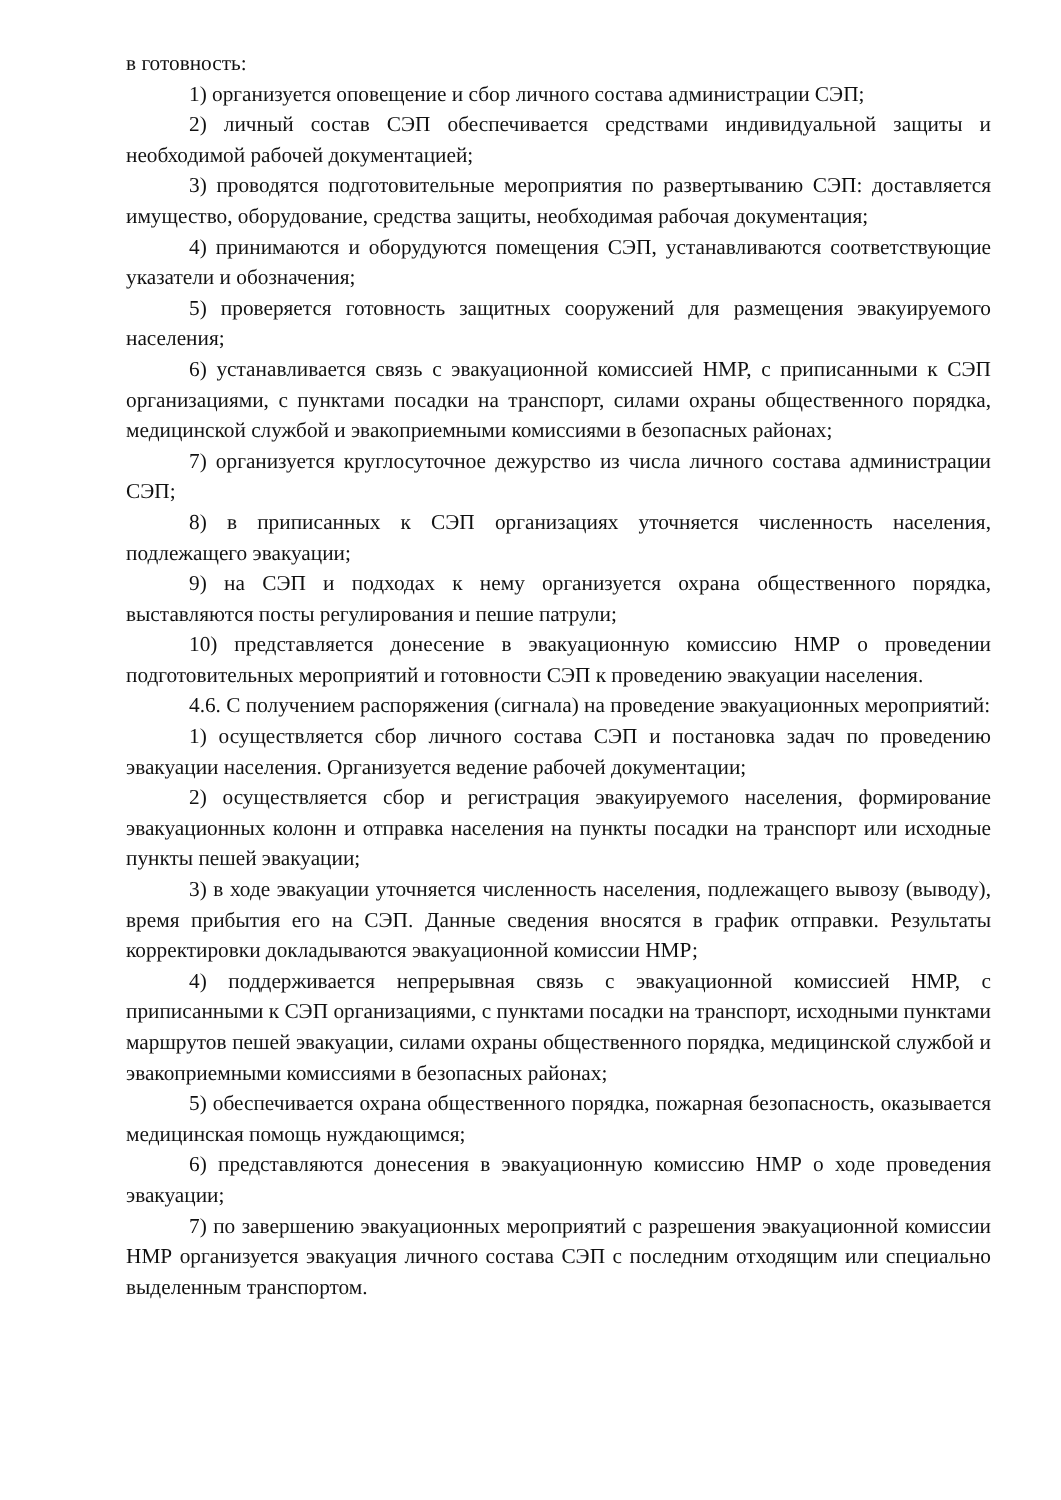в готовность:
1) организуется оповещение и сбор личного состава администрации СЭП;
2) личный состав СЭП обеспечивается средствами индивидуальной защиты и необходимой рабочей документацией;
3) проводятся подготовительные мероприятия по развертыванию СЭП: доставляется имущество, оборудование, средства защиты, необходимая рабочая документация;
4) принимаются и оборудуются помещения СЭП, устанавливаются соответствующие указатели и обозначения;
5) проверяется готовность защитных сооружений для размещения эвакуируемого населения;
6) устанавливается связь с эвакуационной комиссией НМР, с приписанными к СЭП организациями, с пунктами посадки на транспорт, силами охраны общественного порядка, медицинской службой и эвакоприемными комиссиями в безопасных районах;
7) организуется круглосуточное дежурство из числа личного состава администрации СЭП;
8) в приписанных к СЭП организациях уточняется численность населения, подлежащего эвакуации;
9) на СЭП и подходах к нему организуется охрана общественного порядка, выставляются посты регулирования и пешие патрули;
10) представляется донесение в эвакуационную комиссию НМР о проведении подготовительных мероприятий и готовности СЭП к проведению эвакуации населения.
4.6. С получением распоряжения (сигнала) на проведение эвакуационных мероприятий:
1) осуществляется сбор личного состава СЭП и постановка задач по проведению эвакуации населения. Организуется ведение рабочей документации;
2) осуществляется сбор и регистрация эвакуируемого населения, формирование эвакуационных колонн и отправка населения на пункты посадки на транспорт или исходные пункты пешей эвакуации;
3) в ходе эвакуации уточняется численность населения, подлежащего вывозу (выводу), время прибытия его на СЭП. Данные сведения вносятся в график отправки. Результаты корректировки докладываются эвакуационной комиссии НМР;
4) поддерживается непрерывная связь с эвакуационной комиссией НМР, с приписанными к СЭП организациями, с пунктами посадки на транспорт, исходными пунктами маршрутов пешей эвакуации, силами охраны общественного порядка, медицинской службой и эвакоприемными комиссиями в безопасных районах;
5) обеспечивается охрана общественного порядка, пожарная безопасность, оказывается медицинская помощь нуждающимся;
6) представляются донесения в эвакуационную комиссию НМР о ходе проведения эвакуации;
7) по завершению эвакуационных мероприятий с разрешения эвакуационной комиссии НМР организуется эвакуация личного состава СЭП с последним отходящим или специально выделенным транспортом.